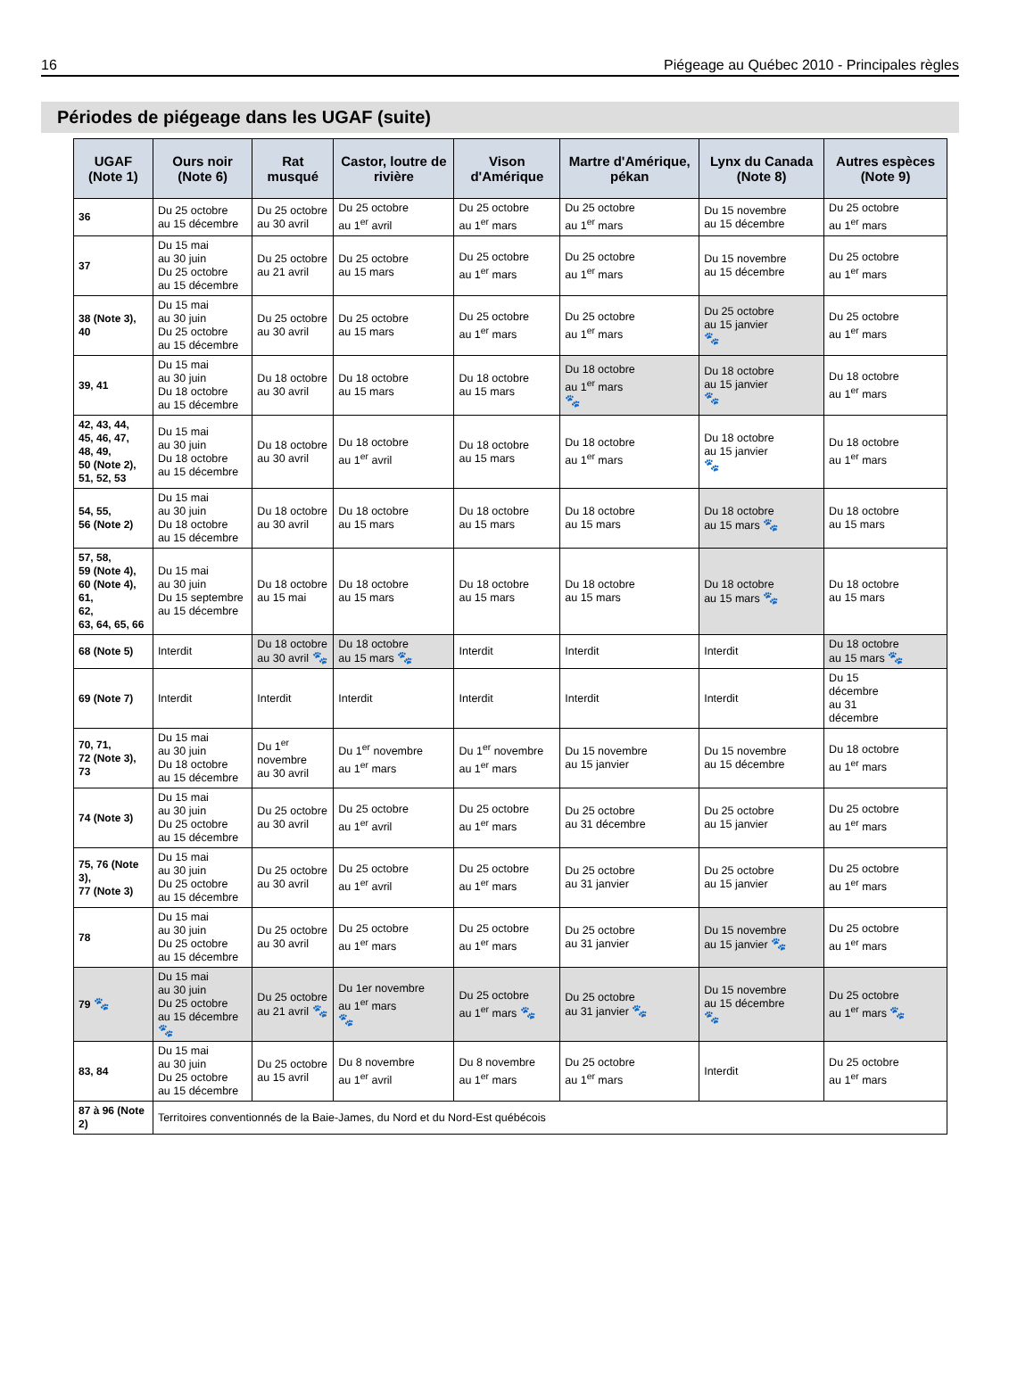16 Piégeage au Québec 2010 - Principales règles
Périodes de piégeage dans les UGAF (suite)
| UGAF (Note 1) | Ours noir (Note 6) | Rat musqué | Castor, loutre de rivière | Vison d'Amérique | Martre d'Amérique, pékan | Lynx du Canada (Note 8) | Autres espèces (Note 9) |
| --- | --- | --- | --- | --- | --- | --- | --- |
| 36 | Du 25 octobre au 15 décembre | Du 25 octobre au 30 avril | Du 25 octobre au 1<sup>er</sup> avril | Du 25 octobre au 1<sup>er</sup> mars | Du 25 octobre au 1<sup>er</sup> mars | Du 15 novembre au 15 décembre | Du 25 octobre au 1<sup>er</sup> mars |
| 37 | Du 15 mai au 30 juin Du 25 octobre au 15 décembre | Du 25 octobre au 21 avril | Du 25 octobre au 15 mars | Du 25 octobre au 1<sup>er</sup> mars | Du 25 octobre au 1<sup>er</sup> mars | Du 15 novembre au 15 décembre | Du 25 octobre au 1<sup>er</sup> mars |
| 38 (Note 3), 40 | Du 15 mai au 30 juin Du 25 octobre au 15 décembre | Du 25 octobre au 30 avril | Du 25 octobre au 15 mars | Du 25 octobre au 1<sup>er</sup> mars | Du 25 octobre au 1<sup>er</sup> mars | Du 25 octobre au 15 janvier 🐾 | Du 25 octobre au 1<sup>er</sup> mars |
| 39, 41 | Du 15 mai au 30 juin Du 18 octobre au 15 décembre | Du 18 octobre au 30 avril | Du 18 octobre au 15 mars | Du 18 octobre au 15 mars | Du 18 octobre au 1<sup>er</sup> mars 🐾 | Du 18 octobre au 15 janvier 🐾 | Du 18 octobre au 1<sup>er</sup> mars |
| 42, 43, 44, 45, 46, 47, 48, 49, 50 (Note 2), 51, 52, 53 | Du 15 mai au 30 juin Du 18 octobre au 15 décembre | Du 18 octobre au 30 avril | Du 18 octobre au 1<sup>er</sup> avril | Du 18 octobre au 15 mars | Du 18 octobre au 1<sup>er</sup> mars | Du 18 octobre au 15 janvier 🐾 | Du 18 octobre au 1<sup>er</sup> mars |
| 54, 55, 56 (Note 2) | Du 15 mai au 30 juin Du 18 octobre au 15 décembre | Du 18 octobre au 30 avril | Du 18 octobre au 15 mars | Du 18 octobre au 15 mars | Du 18 octobre au 15 mars | Du 18 octobre au 15 mars 🐾 | Du 18 octobre au 15 mars |
| 57, 58, 59 (Note 4), 60 (Note 4), 61, 62, 63, 64, 65, 66 | Du 15 mai au 30 juin Du 15 septembre au 15 décembre | Du 18 octobre au 15 mai | Du 18 octobre au 15 mars | Du 18 octobre au 15 mars | Du 18 octobre au 15 mars | Du 18 octobre au 15 mars 🐾 | Du 18 octobre au 15 mars |
| 68 (Note 5) | Interdit | Du 18 octobre au 30 avril 🐾 | Du 18 octobre au 15 mars 🐾 | Interdit | Interdit | Interdit | Du 18 octobre au 15 mars 🐾 |
| 69 (Note 7) | Interdit | Interdit | Interdit | Interdit | Interdit | Interdit | Du 15 décembre au 31 décembre |
| 70, 71, 72 (Note 3), 73 | Du 15 mai au 30 juin Du 18 octobre au 15 décembre | Du 1<sup>er</sup> novembre au 30 avril | Du 1<sup>er</sup> novembre au 1<sup>er</sup> mars | Du 1<sup>er</sup> novembre au 1<sup>er</sup> mars | Du 15 novembre au 15 janvier | Du 15 novembre au 15 décembre | Du 18 octobre au 1<sup>er</sup> mars |
| 74 (Note 3) | Du 15 mai au 30 juin Du 25 octobre au 15 décembre | Du 25 octobre au 30 avril | Du 25 octobre au 1<sup>er</sup> avril | Du 25 octobre au 1<sup>er</sup> mars | Du 25 octobre au 31 décembre | Du 25 octobre au 15 janvier | Du 25 octobre au 1<sup>er</sup> mars |
| 75, 76 (Note 3), 77 (Note 3) | Du 15 mai au 30 juin Du 25 octobre au 15 décembre | Du 25 octobre au 30 avril | Du 25 octobre au 1<sup>er</sup> avril | Du 25 octobre au 1<sup>er</sup> mars | Du 25 octobre au 31 janvier | Du 25 octobre au 15 janvier | Du 25 octobre au 1<sup>er</sup> mars |
| 78 | Du 15 mai au 30 juin Du 25 octobre au 15 décembre | Du 25 octobre au 30 avril | Du 25 octobre au 1<sup>er</sup> mars | Du 25 octobre au 1<sup>er</sup> mars | Du 25 octobre au 31 janvier | Du 15 novembre au 15 janvier 🐾 | Du 25 octobre au 1<sup>er</sup> mars |
| 79 🐾 | Du 15 mai au 30 juin Du 25 octobre au 15 décembre 🐾 | Du 25 octobre au 21 avril 🐾 | Du 1er novembre au 1<sup>er</sup> mars 🐾 | Du 25 octobre au 1<sup>er</sup> mars 🐾 | Du 25 octobre au 31 janvier 🐾 | Du 15 novembre au 15 décembre 🐾 | Du 25 octobre au 1<sup>er</sup> mars 🐾 |
| 83, 84 | Du 15 mai au 30 juin Du 25 octobre au 15 décembre | Du 25 octobre au 15 avril | Du 8 novembre au 1<sup>er</sup> avril | Du 8 novembre au 1<sup>er</sup> mars | Du 25 octobre au 1<sup>er</sup> mars | Interdit | Du 25 octobre au 1<sup>er</sup> mars |
| 87 à 96 (Note 2) | Territoires conventionnés de la Baie-James, du Nord et du Nord-Est québécois | | | | | | |